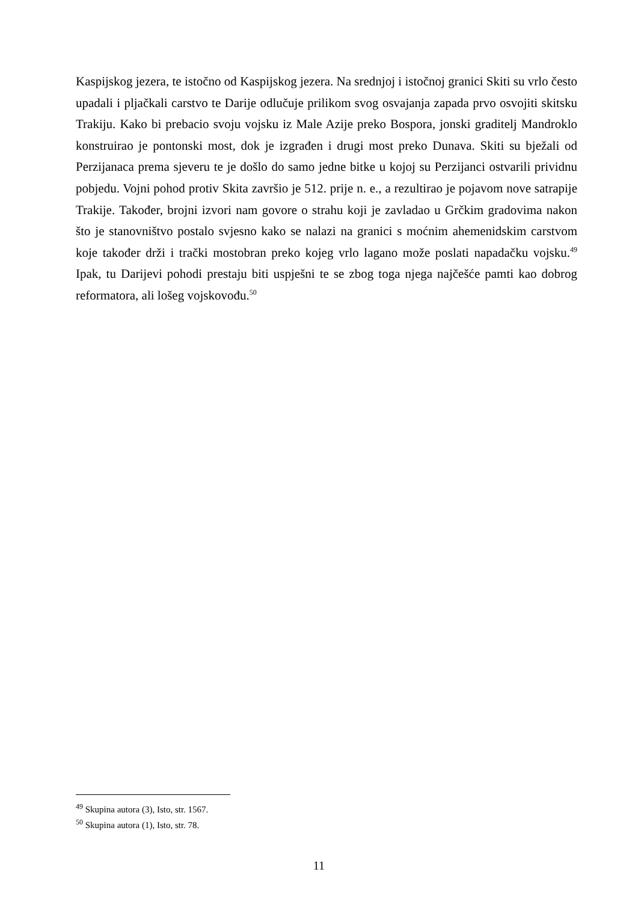Kaspijskog jezera, te istočno od Kaspijskog jezera. Na srednjoj i istočnoj granici Skiti su vrlo često upadali i pljačkali carstvo te Darije odlučuje prilikom svog osvajanja zapada prvo osvojiti skitsku Trakiju. Kako bi prebacio svoju vojsku iz Male Azije preko Bospora, jonski graditelj Mandroklo konstruirao je pontonski most, dok je izgrađen i drugi most preko Dunava. Skiti su bježali od Perzijanaca prema sjeveru te je došlo do samo jedne bitke u kojoj su Perzijanci ostvarili prividnu pobjedu. Vojni pohod protiv Skita završio je 512. prije n. e., a rezultirao je pojavom nove satrapije Trakije. Također, brojni izvori nam govore o strahu koji je zavladao u Grčkim gradovima nakon što je stanovništvo postalo svjesno kako se nalazi na granici s moćnim ahemenidskim carstvom koje također drži i trački mostobran preko kojeg vrlo lagano može poslati napadačku vojsku.<sup>49</sup> Ipak, tu Darijevi pohodi prestaju biti uspješni te se zbog toga njega najčešće pamti kao dobrog reformatora, ali lošeg vojskovođu.<sup>50</sup>
<sup>49</sup> Skupina autora (3), Isto, str. 1567.
<sup>50</sup> Skupina autora (1), Isto, str. 78.
11